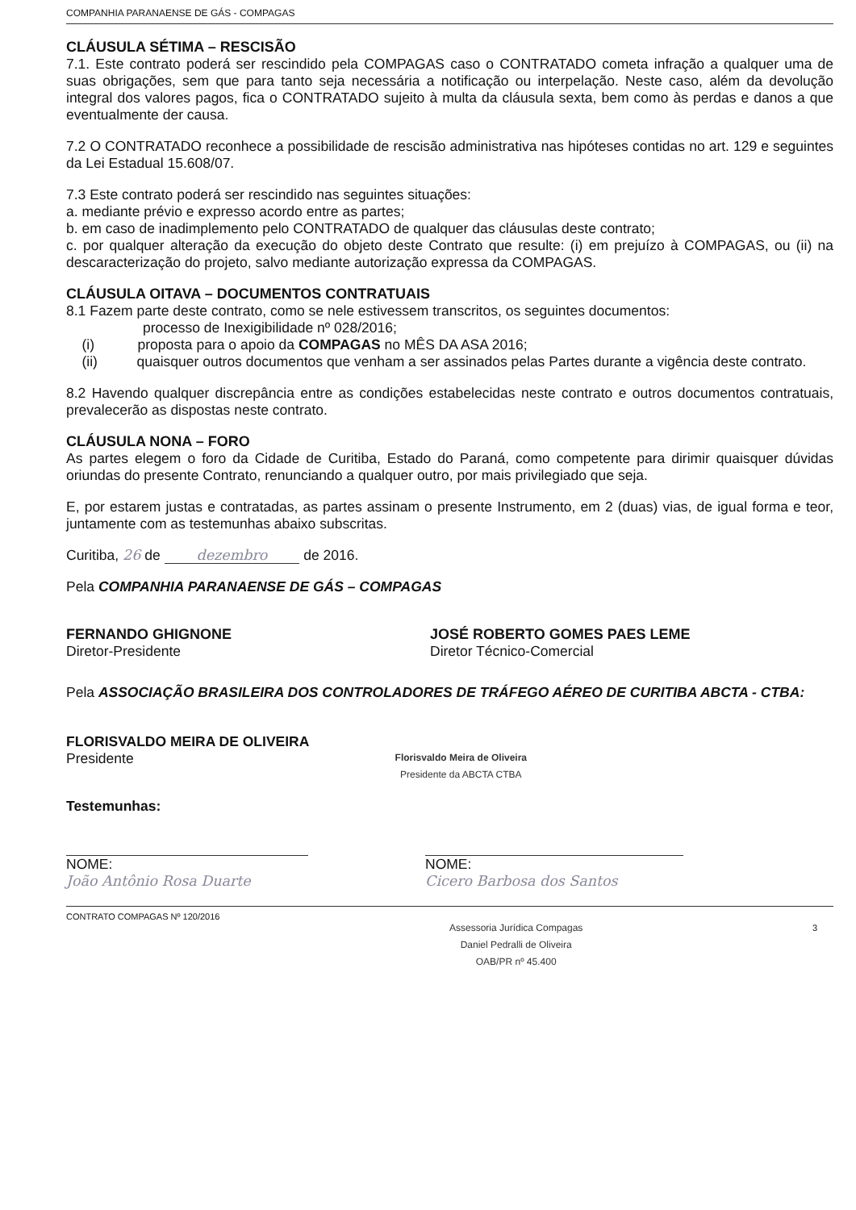COMPANHIA PARANAENSE DE GÁS - COMPAGAS
CLÁUSULA SÉTIMA – RESCISÃO
7.1. Este contrato poderá ser rescindido pela COMPAGAS caso o CONTRATADO cometa infração a qualquer uma de suas obrigações, sem que para tanto seja necessária a notificação ou interpelação. Neste caso, além da devolução integral dos valores pagos, fica o CONTRATADO sujeito à multa da cláusula sexta, bem como às perdas e danos a que eventualmente der causa.
7.2 O CONTRATADO reconhece a possibilidade de rescisão administrativa nas hipóteses contidas no art. 129 e seguintes da Lei Estadual 15.608/07.
7.3 Este contrato poderá ser rescindido nas seguintes situações:
a. mediante prévio e expresso acordo entre as partes;
b. em caso de inadimplemento pelo CONTRATADO de qualquer das cláusulas deste contrato;
c. por qualquer alteração da execução do objeto deste Contrato que resulte: (i) em prejuízo à COMPAGAS, ou (ii) na descaracterização do projeto, salvo mediante autorização expressa da COMPAGAS.
CLÁUSULA OITAVA – DOCUMENTOS CONTRATUAIS
8.1 Fazem parte deste contrato, como se nele estivessem transcritos, os seguintes documentos:
processo de Inexigibilidade nº 028/2016;
(i) proposta para o apoio da COMPAGAS no MÊS DA ASA 2016;
(ii) quaisquer outros documentos que venham a ser assinados pelas Partes durante a vigência deste contrato.
8.2 Havendo qualquer discrepância entre as condições estabelecidas neste contrato e outros documentos contratuais, prevalecerão as dispostas neste contrato.
CLÁUSULA NONA – FORO
As partes elegem o foro da Cidade de Curitiba, Estado do Paraná, como competente para dirimir quaisquer dúvidas oriundas do presente Contrato, renunciando a qualquer outro, por mais privilegiado que seja.
E, por estarem justas e contratadas, as partes assinam o presente Instrumento, em 2 (duas) vias, de igual forma e teor, juntamente com as testemunhas abaixo subscritas.
Curitiba, 26 de dezembro de 2016.
Pela COMPANHIA PARANAENSE DE GÁS – COMPAGAS
FERNANDO GHIGNONE
Diretor-Presidente
JOSÉ ROBERTO GOMES PAES LEME
Diretor Técnico-Comercial
Pela ASSOCIAÇÃO BRASILEIRA DOS CONTROLADORES DE TRÁFEGO AÉREO DE CURITIBA ABCTA - CTBA:
FLORISVALDO MEIRA DE OLIVEIRA
Presidente
Florisvaldo Meira de Oliveira
Presidente da ABCTA CTBA
Testemunhas:
NOME:
João Antônio Rosa Duarte
NOME:
Cicero Barbosa dos Santos
CONTRATO COMPAGAS Nº 120/2016
Assessoria Jurídica Compagas
Daniel Pedralli de Oliveira
OAB/PR nº 45.400
3